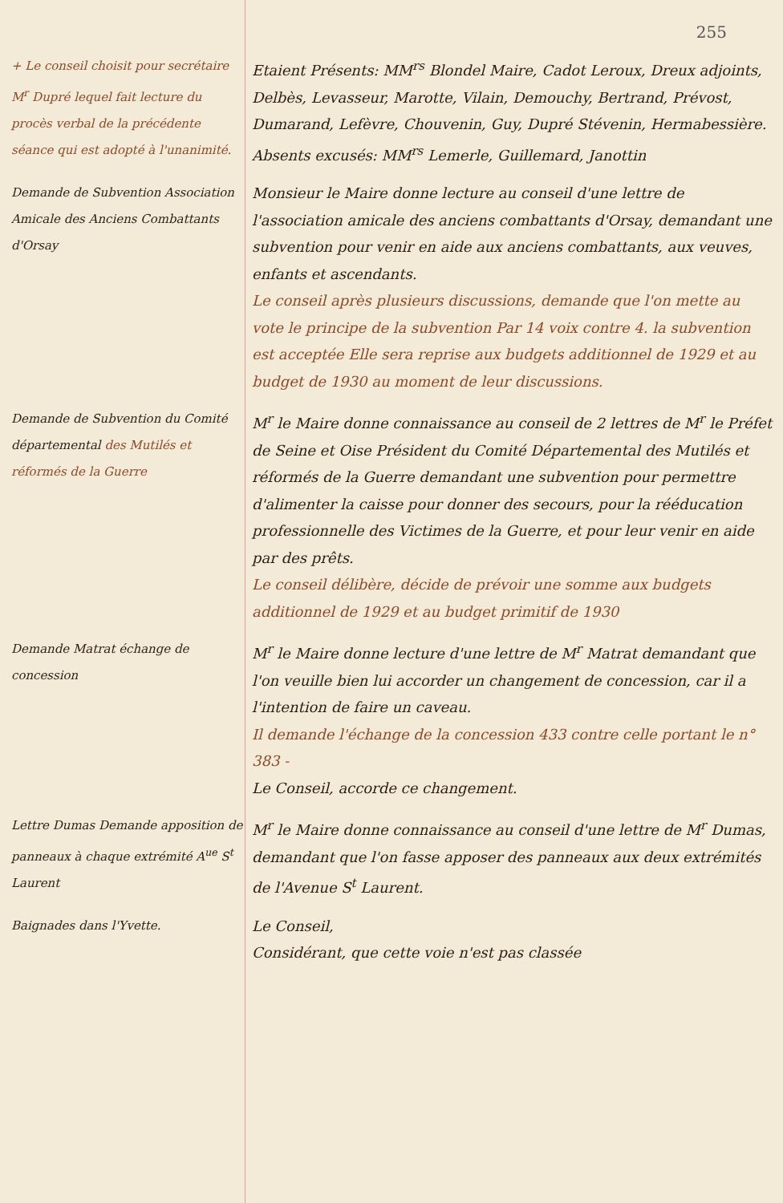255
+ Le conseil choisit pour secrétaire M<sup>r</sup> Dupré lequel fait lecture du procès verbal de la précédente séance qui est adopté à l'unanimité.
Etaient Présents: MM<sup>rs</sup> Blondel Maire, Cadot Leroux, Dreux adjoints, Delbès, Levasseur, Marotte, Vilain, Demouchy, Bertrand, Prévost, Dumarand, Lefèvre, Chouvenin, Guy, Dupré Stévenin, Hermabessière.
Absents excusés: MM<sup>rs</sup> Lemerle, Guillemard, Janottin
Demande de Subvention Association Amicale des Anciens Combattants d'Orsay
Monsieur le Maire donne lecture au conseil d'une lettre de l'association amicale des anciens combattants d'Orsay, demandant une subvention pour venir en aide aux anciens combattants, aux veuves, enfants et ascendants.
Le conseil après plusieurs discussions, demande que l'on mette au vote le principe de la subvention Par 14 voix contre 4. la subvention est acceptée Elle sera reprise aux budgets additionnel de 1929 et au budget de 1930 au moment de leur discussions.
Demande de Subvention du Comité départemental des Mutilés et réformés de la Guerre
M<sup>r</sup> le Maire donne connaissance au conseil de 2 lettres de M<sup>r</sup> le Préfet de Seine et Oise Président du Comité Départemental des Mutilés et réformés de la Guerre demandant une subvention pour permettre d'alimenter la caisse pour donner des secours, pour la rééducation professionnelle des Victimes de la Guerre, et pour leur venir en aide par des prêts.
Le conseil délibère, décide de prévoir une somme aux budgets additionnel de 1929 et au budget primitif de 1930
Demande Matrat échange de concession
M<sup>r</sup> le Maire donne lecture d'une lettre de M<sup>r</sup> Matrat demandant que l'on veuille bien lui accorder un changement de concession, car il a l'intention de faire un caveau.
Il demande l'échange de la concession 433 contre celle portant le n° 383 -
Le Conseil, accorde ce changement.
Lettre Dumas Demande apposition de panneaux à chaque extrémité A<sup>ue</sup> S<sup>t</sup> Laurent
M<sup>r</sup> le Maire donne connaissance au conseil d'une lettre de M<sup>r</sup> Dumas, demandant que l'on fasse apposer des panneaux aux deux extrémités de l'Avenue S<sup>t</sup> Laurent.
Baignades dans l'Yvette.
Le Conseil,
Considérant, que cette voie n'est pas classée